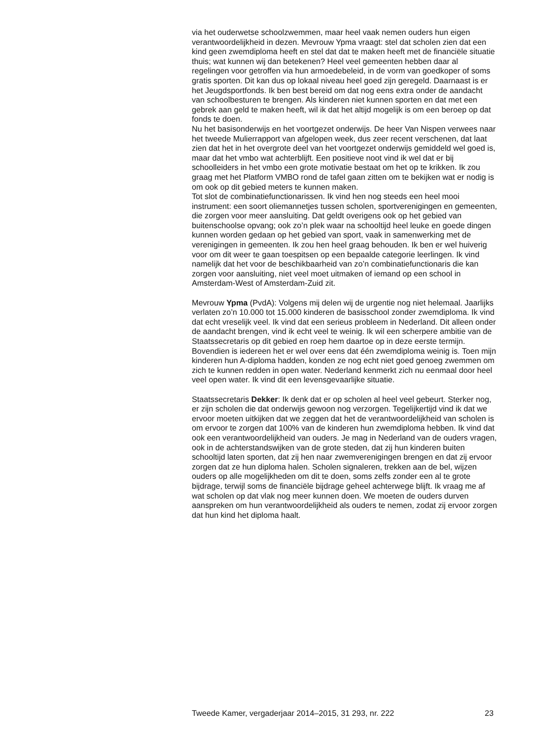via het ouderwetse schoolzwemmen, maar heel vaak nemen ouders hun eigen verantwoordelijkheid in dezen. Mevrouw Ypma vraagt: stel dat scholen zien dat een kind geen zwemdiploma heeft en stel dat dat te maken heeft met de financiële situatie thuis; wat kunnen wij dan betekenen? Heel veel gemeenten hebben daar al regelingen voor getroffen via hun armoedebeleid, in de vorm van goedkoper of soms gratis sporten. Dit kan dus op lokaal niveau heel goed zijn geregeld. Daarnaast is er het Jeugdsportfonds. Ik ben best bereid om dat nog eens extra onder de aandacht van schoolbesturen te brengen. Als kinderen niet kunnen sporten en dat met een gebrek aan geld te maken heeft, wil ik dat het altijd mogelijk is om een beroep op dat fonds te doen.
Nu het basisonderwijs en het voortgezet onderwijs. De heer Van Nispen verwees naar het tweede Mulierrapport van afgelopen week, dus zeer recent verschenen, dat laat zien dat het in het overgrote deel van het voortgezet onderwijs gemiddeld wel goed is, maar dat het vmbo wat achterblijft. Een positieve noot vind ik wel dat er bij schoolleiders in het vmbo een grote motivatie bestaat om het op te krikken. Ik zou graag met het Platform VMBO rond de tafel gaan zitten om te bekijken wat er nodig is om ook op dit gebied meters te kunnen maken.
Tot slot de combinatiefunctionarissen. Ik vind hen nog steeds een heel mooi instrument: een soort oliemannetjes tussen scholen, sportverenigingen en gemeenten, die zorgen voor meer aansluiting. Dat geldt overigens ook op het gebied van buitenschoolse opvang; ook zo’n plek waar na schooltijd heel leuke en goede dingen kunnen worden gedaan op het gebied van sport, vaak in samenwerking met de verenigingen in gemeenten. Ik zou hen heel graag behouden. Ik ben er wel huiverig voor om dit weer te gaan toespitsen op een bepaalde categorie leerlingen. Ik vind namelijk dat het voor de beschikbaarheid van zo’n combinatiefunctionaris die kan zorgen voor aansluiting, niet veel moet uitmaken of iemand op een school in Amsterdam-West of Amsterdam-Zuid zit.
Mevrouw Ypma (PvdA): Volgens mij delen wij de urgentie nog niet helemaal. Jaarlijks verlaten zo’n 10.000 tot 15.000 kinderen de basisschool zonder zwemdiploma. Ik vind dat echt vreselijk veel. Ik vind dat een serieus probleem in Nederland. Dit alleen onder de aandacht brengen, vind ik echt veel te weinig. Ik wil een scherpere ambitie van de Staatssecretaris op dit gebied en roep hem daartoe op in deze eerste termijn. Bovendien is iedereen het er wel over eens dat één zwemdiploma weinig is. Toen mijn kinderen hun A-diploma hadden, konden ze nog echt niet goed genoeg zwemmen om zich te kunnen redden in open water. Nederland kenmerkt zich nu eenmaal door heel veel open water. Ik vind dit een levensgevaarlijke situatie.
Staatssecretaris Dekker: Ik denk dat er op scholen al heel veel gebeurt. Sterker nog, er zijn scholen die dat onderwijs gewoon nog verzorgen. Tegelijkertijd vind ik dat we ervoor moeten uitkijken dat we zeggen dat het de verantwoordelijkheid van scholen is om ervoor te zorgen dat 100% van de kinderen hun zwemdiploma hebben. Ik vind dat ook een verantwoordelijkheid van ouders. Je mag in Nederland van de ouders vragen, ook in de achterstandswijken van de grote steden, dat zij hun kinderen buiten schooltijd laten sporten, dat zij hen naar zwemverenigingen brengen en dat zij ervoor zorgen dat ze hun diploma halen. Scholen signaleren, trekken aan de bel, wijzen ouders op alle mogelijkheden om dit te doen, soms zelfs zonder een al te grote bijdrage, terwijl soms de financiële bijdrage geheel achterwege blijft. Ik vraag me af wat scholen op dat vlak nog meer kunnen doen. We moeten de ouders durven aanspreken om hun verantwoordelijkheid als ouders te nemen, zodat zij ervoor zorgen dat hun kind het diploma haalt.
Tweede Kamer, vergaderjaar 2014–2015, 31 293, nr. 222 23